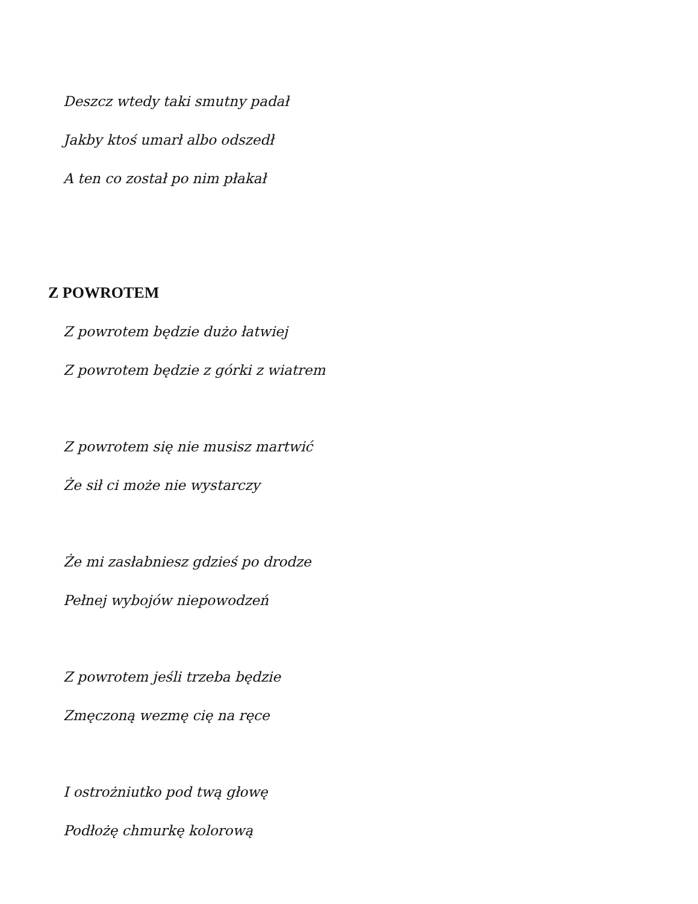Deszcz wtedy taki smutny padał
Jakby ktoś umarł albo odszedł
A ten co został po nim płakał
Z POWROTEM
Z powrotem będzie dużo łatwiej
Z powrotem będzie z górki z wiatrem
Z powrotem się nie musisz martwić
Że sił ci może nie wystarczy
Że mi zasłabniesz gdzieś po drodze
Pełnej wybojów niepowodzeń
Z powrotem jeśli trzeba będzie
Zmęczoną wezmę cię na ręce
I ostrożniutko pod twą głowę
Podłożę chmurkę kolorową